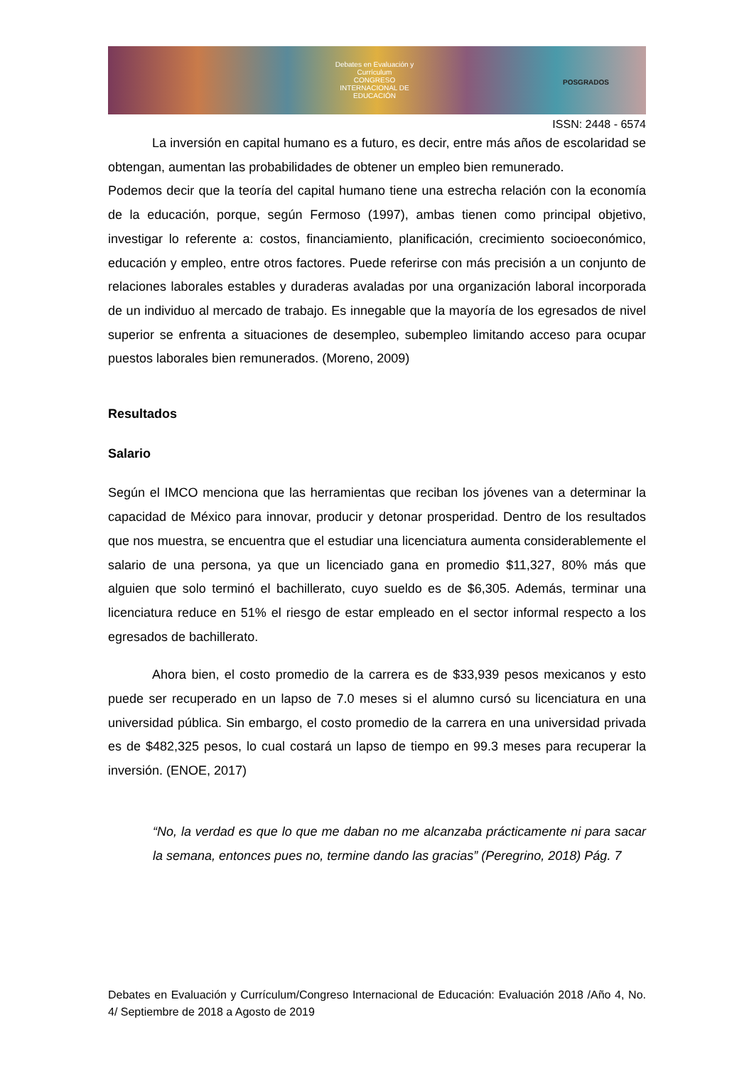Debates en Evaluación y Currículum
CONGRESO INTERNACIONAL DE EDUCACIÓN
POSGRADOS
ISSN: 2448 - 6574
La inversión en capital humano es a futuro, es decir, entre más años de escolaridad se obtengan, aumentan las probabilidades de obtener un empleo bien remunerado.
Podemos decir que la teoría del capital humano tiene una estrecha relación con la economía de la educación, porque, según Fermoso (1997), ambas tienen como principal objetivo, investigar lo referente a: costos, financiamiento, planificación, crecimiento socioeconómico, educación y empleo, entre otros factores. Puede referirse con más precisión a un conjunto de relaciones laborales estables y duraderas avaladas por una organización laboral incorporada de un individuo al mercado de trabajo. Es innegable que la mayoría de los egresados de nivel superior se enfrenta a situaciones de desempleo, subempleo limitando acceso para ocupar puestos laborales bien remunerados. (Moreno, 2009)
Resultados
Salario
Según el IMCO menciona que las herramientas que reciban los jóvenes van a determinar la capacidad de México para innovar, producir y detonar prosperidad. Dentro de los resultados que nos muestra, se encuentra que el estudiar una licenciatura aumenta considerablemente el salario de una persona, ya que un licenciado gana en promedio $11,327, 80% más que alguien que solo terminó el bachillerato, cuyo sueldo es de $6,305. Además, terminar una licenciatura reduce en 51% el riesgo de estar empleado en el sector informal respecto a los egresados de bachillerato.
Ahora bien, el costo promedio de la carrera es de $33,939 pesos mexicanos y esto puede ser recuperado en un lapso de 7.0 meses si el alumno cursó su licenciatura en una universidad pública. Sin embargo, el costo promedio de la carrera en una universidad privada es de $482,325 pesos, lo cual costará un lapso de tiempo en 99.3 meses para recuperar la inversión. (ENOE, 2017)
“No, la verdad es que lo que me daban no me alcanzaba prácticamente ni para sacar la semana, entonces pues no, termine dando las gracias” (Peregrino, 2018) Pág. 7
Debates en Evaluación y Currículum/Congreso Internacional de Educación: Evaluación 2018 /Año 4, No. 4/ Septiembre de 2018 a Agosto de 2019